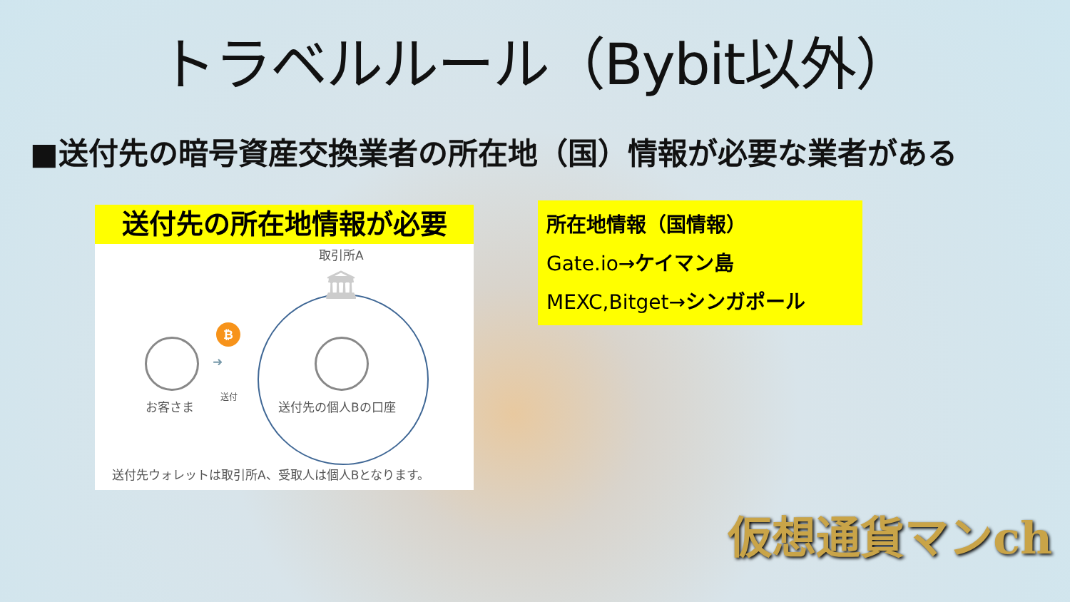トラベルルール（Bybit以外）
■送付先の暗号資産交換業者の所在地（国）情報が必要な業者がある
送付先の所在地情報が必要
取引所A
🏛
₿
➜
お客さま
送付
送付先の個人Bの口座
送付先ウォレットは取引所A、受取人は個人Bとなります。
所在地情報（国情報）
Gate.io→ケイマン島
MEXC,Bitget→シンガポール
仮想通貨マンch